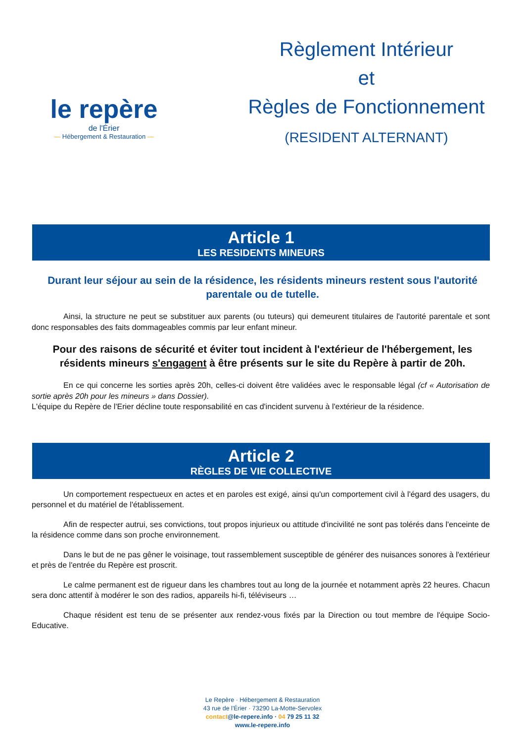le repère
de l'Érier
— Hébergement & Restauration —
Règlement Intérieur
et
Règles de Fonctionnement
(RESIDENT ALTERNANT)
Article 1
LES RESIDENTS MINEURS
Durant leur séjour au sein de la résidence, les résidents mineurs restent sous l'autorité parentale ou de tutelle.
Ainsi, la structure ne peut se substituer aux parents (ou tuteurs) qui demeurent titulaires de l'autorité parentale et sont donc responsables des faits dommageables commis par leur enfant mineur.
Pour des raisons de sécurité et éviter tout incident à l'extérieur de l'hébergement, les résidents mineurs s'engagent à être présents sur le site du Repère à partir de 20h.
En ce qui concerne les sorties après 20h, celles-ci doivent être validées avec le responsable légal (cf « Autorisation de sortie après 20h pour les mineurs » dans Dossier).
L'équipe du Repère de l'Erier décline toute responsabilité en cas d'incident survenu à l'extérieur de la résidence.
Article 2
RÈGLES DE VIE COLLECTIVE
Un comportement respectueux en actes et en paroles est exigé, ainsi qu'un comportement civil à l'égard des usagers, du personnel et du matériel de l'établissement.
Afin de respecter autrui, ses convictions, tout propos injurieux ou attitude d'incivilité ne sont pas tolérés dans l'enceinte de la résidence comme dans son proche environnement.
Dans le but de ne pas gêner le voisinage, tout rassemblement susceptible de générer des nuisances sonores à l'extérieur et près de l'entrée du Repère est proscrit.
Le calme permanent est de rigueur dans les chambres tout au long de la journée et notamment après 22 heures. Chacun sera donc attentif à modérer le son des radios, appareils hi-fi, téléviseurs …
Chaque résident est tenu de se présenter aux rendez-vous fixés par la Direction ou tout membre de l'équipe Socio-Educative.
Le Repère · Hébergement & Restauration
43 rue de l'Érier · 73290 La-Motte-Servolex
contact@le-repere.info · 04 79 25 11 32
www.le-repere.info